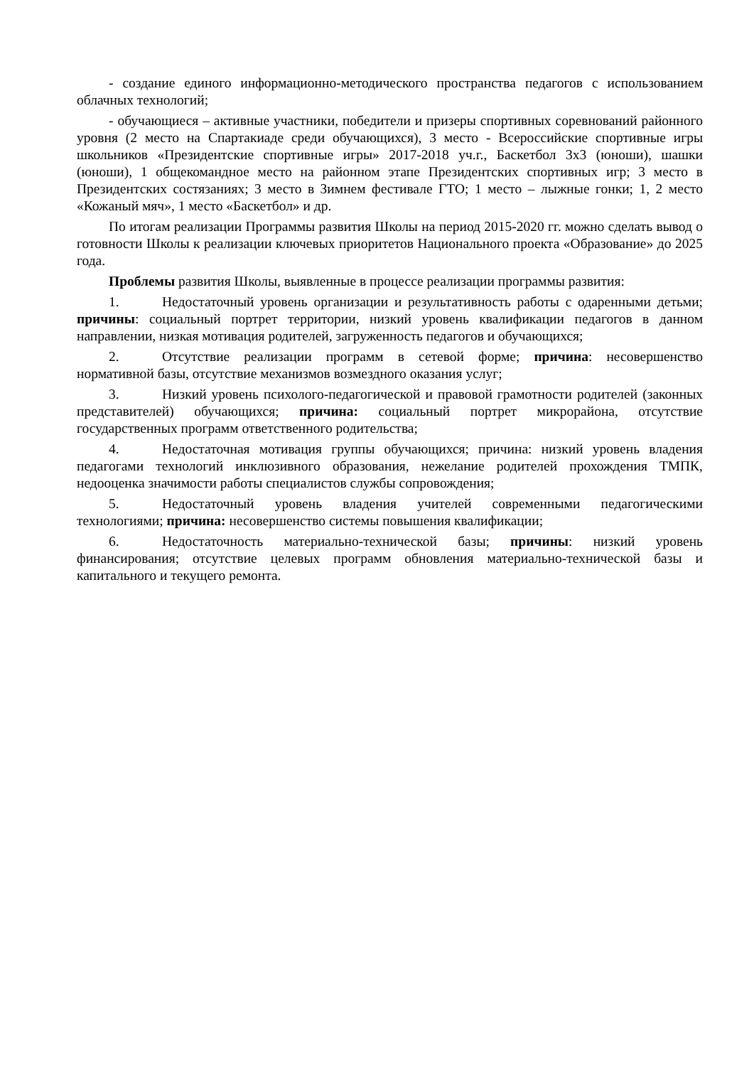- создание единого информационно-методического пространства педагогов с использованием облачных технологий;
- обучающиеся – активные участники, победители и призеры спортивных соревнований районного уровня (2 место на Спартакиаде среди обучающихся), 3 место - Всероссийские спортивные игры школьников «Президентские спортивные игры» 2017-2018 уч.г., Баскетбол 3x3 (юноши), шашки (юноши), 1 общекомандное место на районном этапе Президентских спортивных игр; 3 место в Президентских состязаниях; 3 место в Зимнем фестивале ГТО; 1 место – лыжные гонки; 1, 2 место «Кожаный мяч», 1 место «Баскетбол» и др.
По итогам реализации Программы развития Школы на период 2015-2020 гг. можно сделать вывод о готовности Школы к реализации ключевых приоритетов Национального проекта «Образование» до 2025 года.
Проблемы развития Школы, выявленные в процессе реализации программы развития:
1. Недостаточный уровень организации и результативность работы с одаренными детьми; причины: социальный портрет территории, низкий уровень квалификации педагогов в данном направлении, низкая мотивация родителей, загруженность педагогов и обучающихся;
2. Отсутствие реализации программ в сетевой форме; причина: несовершенство нормативной базы, отсутствие механизмов возмездного оказания услуг;
3. Низкий уровень психолого-педагогической и правовой грамотности родителей (законных представителей) обучающихся; причина: социальный портрет микрорайона, отсутствие государственных программ ответственного родительства;
4. Недостаточная мотивация группы обучающихся; причина: низкий уровень владения педагогами технологий инклюзивного образования, нежелание родителей прохождения ТМПК, недооценка значимости работы специалистов службы сопровождения;
5. Недостаточный уровень владения учителей современными педагогическими технологиями; причина: несовершенство системы повышения квалификации;
6. Недостаточность материально-технической базы; причины: низкий уровень финансирования; отсутствие целевых программ обновления материально-технической базы и капитального и текущего ремонта.